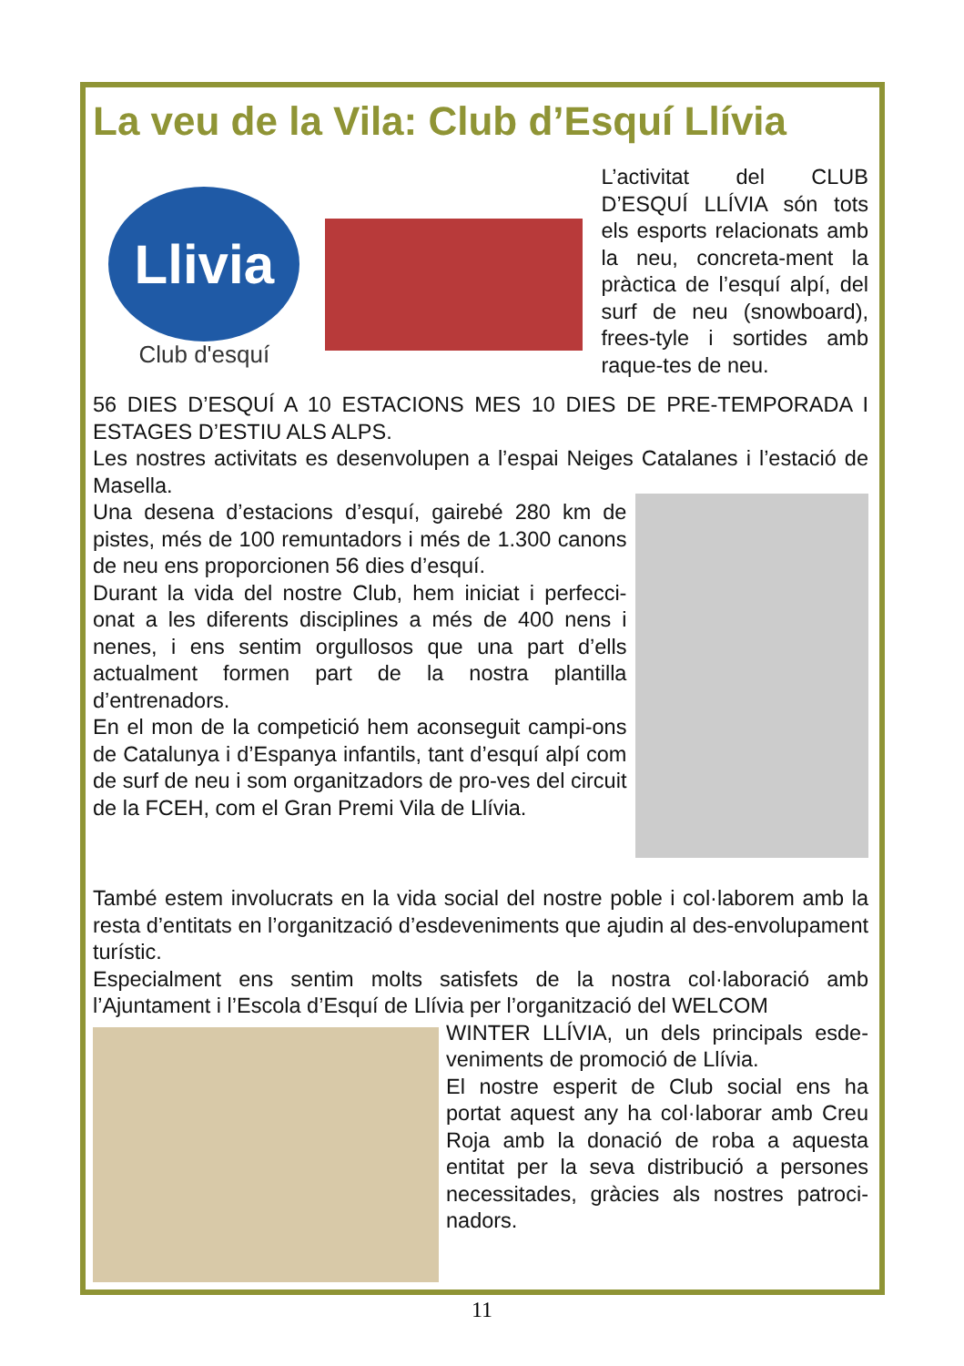La veu de la Vila: Club d’Esquí Llívia
Llivia
Club d'esquí
L’activitat del CLUB D’ESQUÍ LLÍVIA són tots els esports relacionats amb la neu, concreta-ment la pràctica de l’esquí alpí, del surf de neu (snowboard), frees-tyle i sortides amb raque-tes de neu.
56 DIES D’ESQUÍ A 10 ESTACIONS MES 10 DIES DE PRE-TEMPORADA I ESTAGES D’ESTIU ALS ALPS.
Les nostres activitats es desenvolupen a l’espai Neiges Catalanes i l’estació de Masella.
Una desena d’estacions d’esquí, gairebé 280 km de pistes, més de 100 remuntadors i més de 1.300 canons de neu ens proporcionen 56 dies d’esquí.
Durant la vida del nostre Club, hem iniciat i perfecci-onat a les diferents disciplines a més de 400 nens i nenes, i ens sentim orgullosos que una part d’ells actualment formen part de la nostra plantilla d’entrenadors.
En el mon de la competició hem aconseguit campi-ons de Catalunya i d’Espanya infantils, tant d’esquí alpí com de surf de neu i som organitzadors de pro-ves del circuit de la FCEH, com el Gran Premi Vila de Llívia.
També estem involucrats en la vida social del nostre poble i col·laborem amb la resta d’entitats en l’organització d’esdeveniments que ajudin al des-envolupament turístic.
Especialment ens sentim molts satisfets de la nostra col·laboració amb l’Ajuntament i l’Escola d’Esquí de Llívia per l’organització del WELCOM
WINTER LLÍVIA, un dels principals esde-veniments de promoció de Llívia.
El nostre esperit de Club social ens ha portat aquest any ha col·laborar amb Creu Roja amb la donació de roba a aquesta entitat per la seva distribució a persones necessitades, gràcies als nostres patroci-nadors.
11